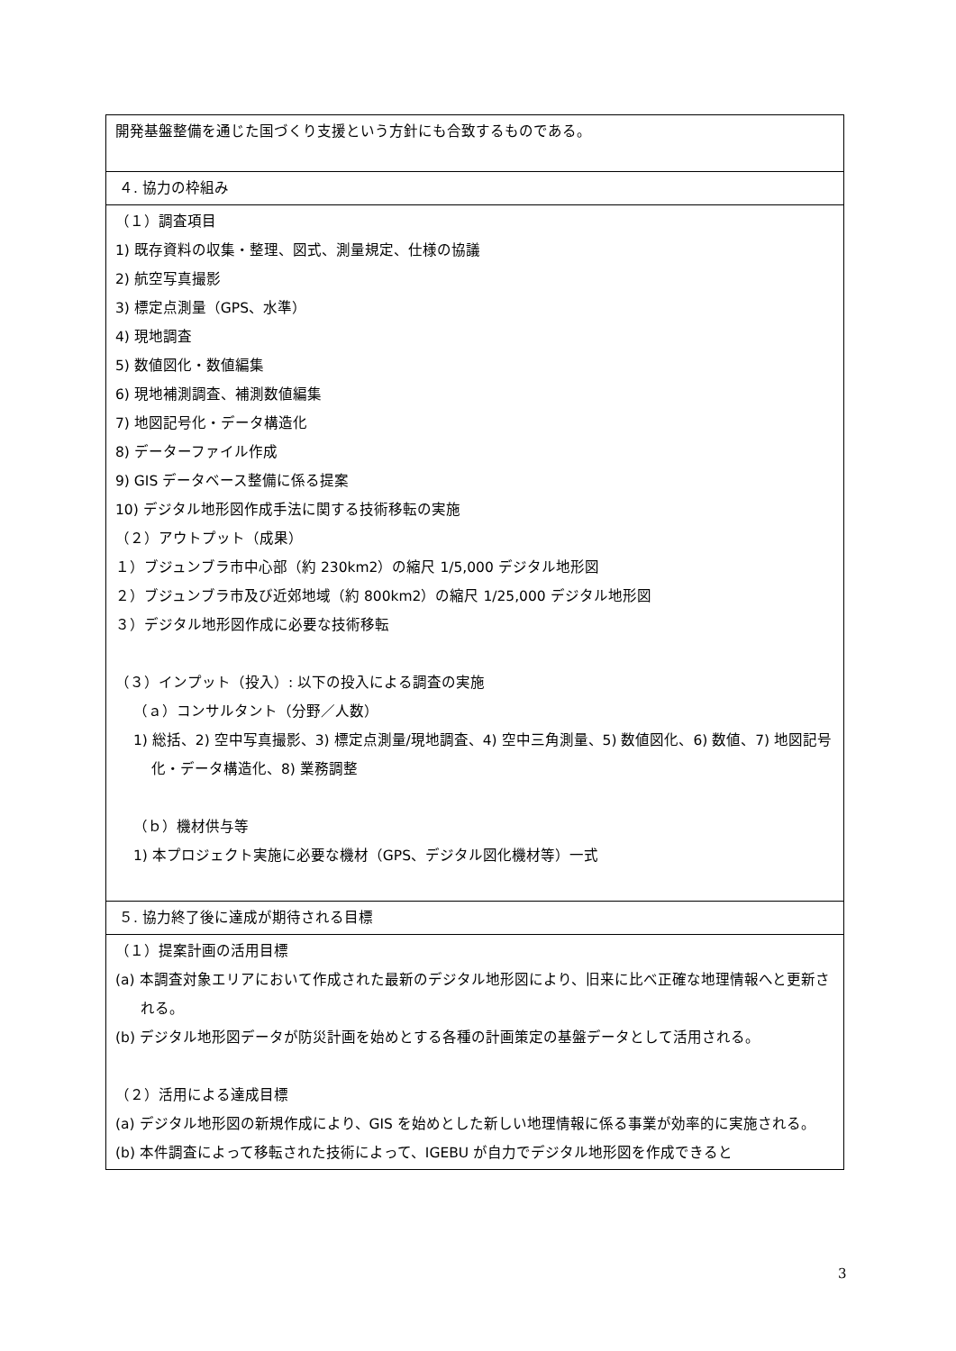| 開発基盤整備を通じた国づくり支援という方針にも合致するものである。 |
| ４. 協力の枠組み |
| （１）調査項目 1) 既存資料の収集・整理、図式、測量規定、仕様の協議 2) 航空写真撮影 3) 標定点測量（GPS、水準） 4) 現地調査 5) 数値図化・数値編集 6) 現地補測調査、補測数値編集 7) 地図記号化・データ構造化 8) データーファイル作成 9) GIS データベース整備に係る提案 10) デジタル地形図作成手法に関する技術移転の実施 （２）アウトプット（成果） １）ブジュンブラ市中心部（約 230km2）の縮尺 1/5,000 デジタル地形図 ２）ブジュンブラ市及び近郊地域（約 800km2）の縮尺 1/25,000 デジタル地形図 ３）デジタル地形図作成に必要な技術移転 （３）インプット（投入）: 以下の投入による調査の実施 （ａ）コンサルタント（分野／人数） 1) 総括、2) 空中写真撮影、3) 標定点測量/現地調査、4) 空中三角測量、5) 数値図化、6) 数値、7) 地図記号化・データ構造化、8) 業務調整 （ｂ）機材供与等 1) 本プロジェクト実施に必要な機材（GPS、デジタル図化機材等）一式 |
| ５. 協力終了後に達成が期待される目標 |
| （１）提案計画の活用目標 (a) 本調査対象エリアにおいて作成された最新のデジタル地形図により、旧来に比べ正確な地理情報へと更新される。 (b) デジタル地形図データが防災計画を始めとする各種の計画策定の基盤データとして活用される。 （２）活用による達成目標 (a) デジタル地形図の新規作成により、GIS を始めとした新しい地理情報に係る事業が効率的に実施される。 (b) 本件調査によって移転された技術によって、IGEBU が自力でデジタル地形図を作成できると |
3